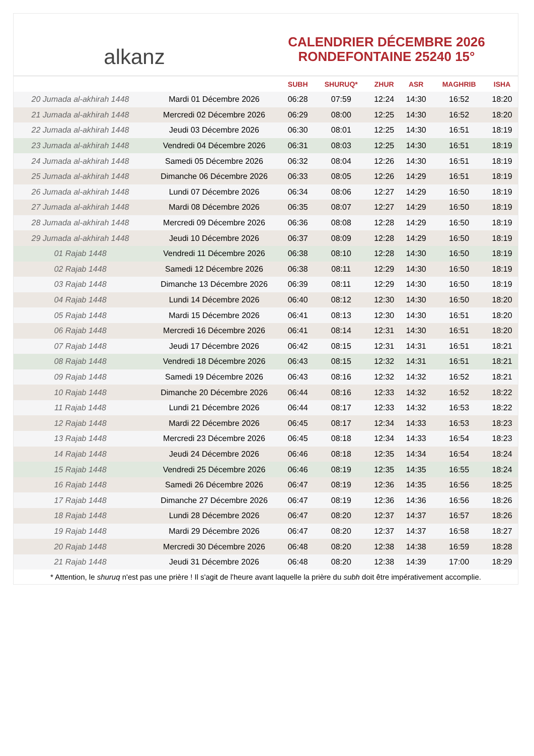alkanz
CALENDRIER DÉCEMBRE 2026
RONDEFONTAINE 25240 15°
| | | SUBH | SHURUQ* | ZHUR | ASR | MAGHRIB | ISHA |
| --- | --- | --- | --- | --- | --- | --- | --- |
| 20 Jumada al-akhirah 1448 | Mardi 01 Décembre 2026 | 06:28 | 07:59 | 12:24 | 14:30 | 16:52 | 18:20 |
| 21 Jumada al-akhirah 1448 | Mercredi 02 Décembre 2026 | 06:29 | 08:00 | 12:25 | 14:30 | 16:52 | 18:20 |
| 22 Jumada al-akhirah 1448 | Jeudi 03 Décembre 2026 | 06:30 | 08:01 | 12:25 | 14:30 | 16:51 | 18:19 |
| 23 Jumada al-akhirah 1448 | Vendredi 04 Décembre 2026 | 06:31 | 08:03 | 12:25 | 14:30 | 16:51 | 18:19 |
| 24 Jumada al-akhirah 1448 | Samedi 05 Décembre 2026 | 06:32 | 08:04 | 12:26 | 14:30 | 16:51 | 18:19 |
| 25 Jumada al-akhirah 1448 | Dimanche 06 Décembre 2026 | 06:33 | 08:05 | 12:26 | 14:29 | 16:51 | 18:19 |
| 26 Jumada al-akhirah 1448 | Lundi 07 Décembre 2026 | 06:34 | 08:06 | 12:27 | 14:29 | 16:50 | 18:19 |
| 27 Jumada al-akhirah 1448 | Mardi 08 Décembre 2026 | 06:35 | 08:07 | 12:27 | 14:29 | 16:50 | 18:19 |
| 28 Jumada al-akhirah 1448 | Mercredi 09 Décembre 2026 | 06:36 | 08:08 | 12:28 | 14:29 | 16:50 | 18:19 |
| 29 Jumada al-akhirah 1448 | Jeudi 10 Décembre 2026 | 06:37 | 08:09 | 12:28 | 14:29 | 16:50 | 18:19 |
| 01 Rajab 1448 | Vendredi 11 Décembre 2026 | 06:38 | 08:10 | 12:28 | 14:30 | 16:50 | 18:19 |
| 02 Rajab 1448 | Samedi 12 Décembre 2026 | 06:38 | 08:11 | 12:29 | 14:30 | 16:50 | 18:19 |
| 03 Rajab 1448 | Dimanche 13 Décembre 2026 | 06:39 | 08:11 | 12:29 | 14:30 | 16:50 | 18:19 |
| 04 Rajab 1448 | Lundi 14 Décembre 2026 | 06:40 | 08:12 | 12:30 | 14:30 | 16:50 | 18:20 |
| 05 Rajab 1448 | Mardi 15 Décembre 2026 | 06:41 | 08:13 | 12:30 | 14:30 | 16:51 | 18:20 |
| 06 Rajab 1448 | Mercredi 16 Décembre 2026 | 06:41 | 08:14 | 12:31 | 14:30 | 16:51 | 18:20 |
| 07 Rajab 1448 | Jeudi 17 Décembre 2026 | 06:42 | 08:15 | 12:31 | 14:31 | 16:51 | 18:21 |
| 08 Rajab 1448 | Vendredi 18 Décembre 2026 | 06:43 | 08:15 | 12:32 | 14:31 | 16:51 | 18:21 |
| 09 Rajab 1448 | Samedi 19 Décembre 2026 | 06:43 | 08:16 | 12:32 | 14:32 | 16:52 | 18:21 |
| 10 Rajab 1448 | Dimanche 20 Décembre 2026 | 06:44 | 08:16 | 12:33 | 14:32 | 16:52 | 18:22 |
| 11 Rajab 1448 | Lundi 21 Décembre 2026 | 06:44 | 08:17 | 12:33 | 14:32 | 16:53 | 18:22 |
| 12 Rajab 1448 | Mardi 22 Décembre 2026 | 06:45 | 08:17 | 12:34 | 14:33 | 16:53 | 18:23 |
| 13 Rajab 1448 | Mercredi 23 Décembre 2026 | 06:45 | 08:18 | 12:34 | 14:33 | 16:54 | 18:23 |
| 14 Rajab 1448 | Jeudi 24 Décembre 2026 | 06:46 | 08:18 | 12:35 | 14:34 | 16:54 | 18:24 |
| 15 Rajab 1448 | Vendredi 25 Décembre 2026 | 06:46 | 08:19 | 12:35 | 14:35 | 16:55 | 18:24 |
| 16 Rajab 1448 | Samedi 26 Décembre 2026 | 06:47 | 08:19 | 12:36 | 14:35 | 16:56 | 18:25 |
| 17 Rajab 1448 | Dimanche 27 Décembre 2026 | 06:47 | 08:19 | 12:36 | 14:36 | 16:56 | 18:26 |
| 18 Rajab 1448 | Lundi 28 Décembre 2026 | 06:47 | 08:20 | 12:37 | 14:37 | 16:57 | 18:26 |
| 19 Rajab 1448 | Mardi 29 Décembre 2026 | 06:47 | 08:20 | 12:37 | 14:37 | 16:58 | 18:27 |
| 20 Rajab 1448 | Mercredi 30 Décembre 2026 | 06:48 | 08:20 | 12:38 | 14:38 | 16:59 | 18:28 |
| 21 Rajab 1448 | Jeudi 31 Décembre 2026 | 06:48 | 08:20 | 12:38 | 14:39 | 17:00 | 18:29 |
* Attention, le shuruq n'est pas une prière ! Il s'agit de l'heure avant laquelle la prière du subh doit être impérativement accomplie.